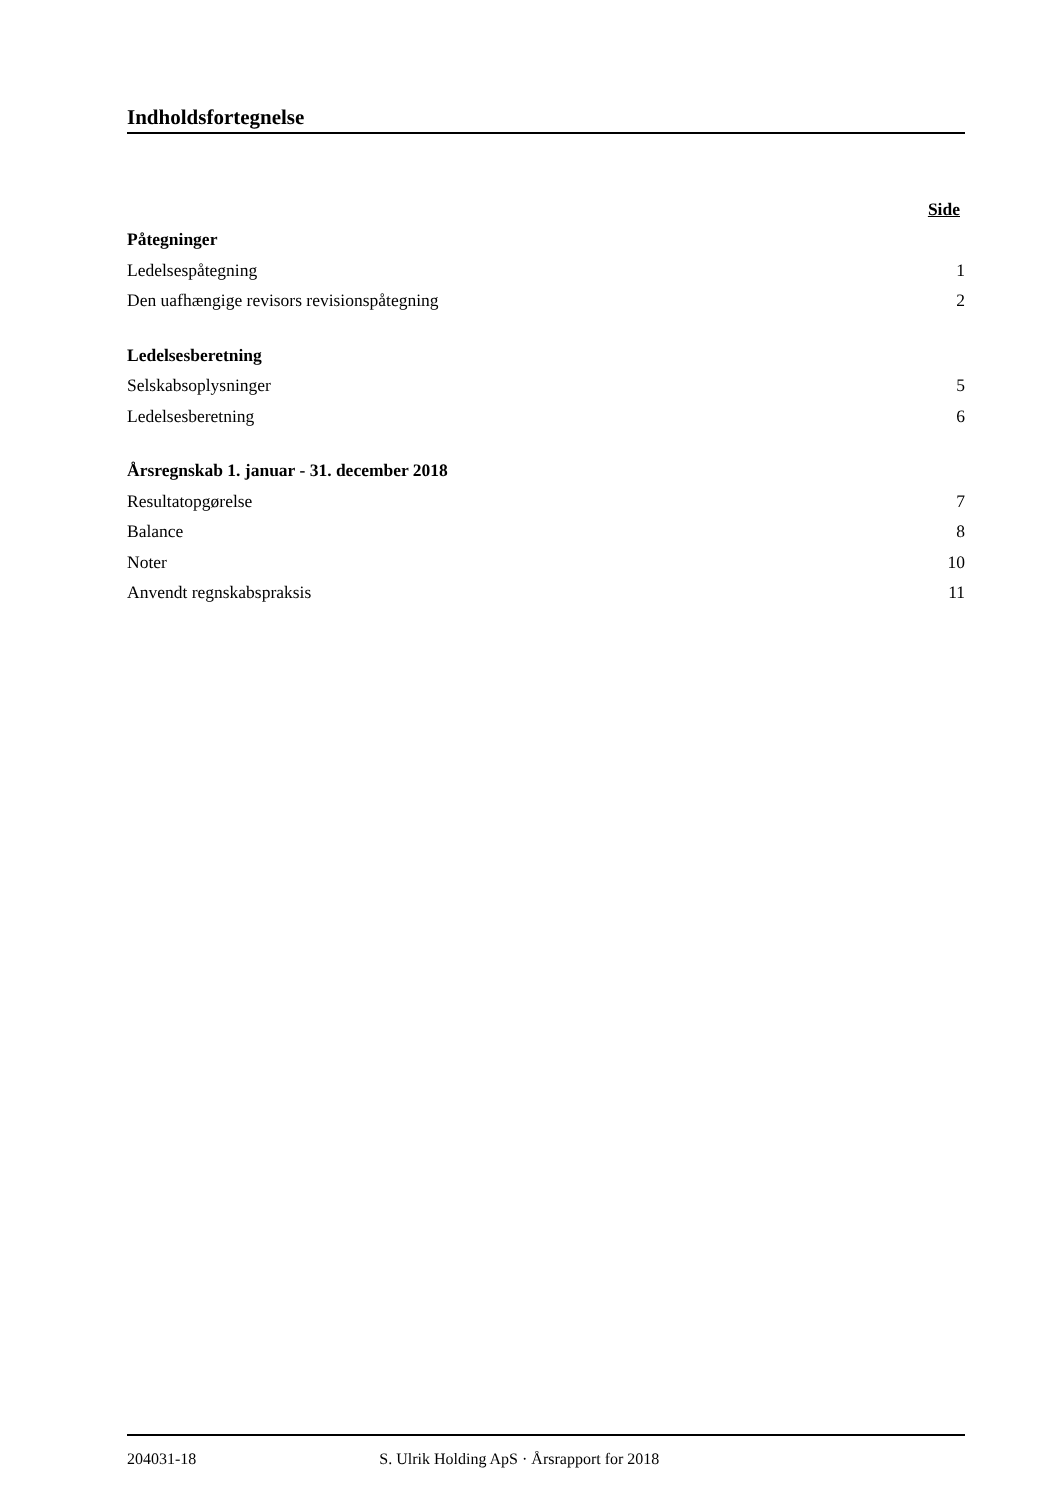Indholdsfortegnelse
| | Side |
| Påtegninger | |
| Ledelsespåtegning | 1 |
| Den uafhængige revisors revisionspåtegning | 2 |
| Ledelsesberetning | |
| Selskabsoplysninger | 5 |
| Ledelsesberetning | 6 |
| Årsregnskab 1. januar - 31. december 2018 | |
| Resultatopgørelse | 7 |
| Balance | 8 |
| Noter | 10 |
| Anvendt regnskabspraksis | 11 |
204031-18 S. Ulrik Holding ApS · Årsrapport for 2018